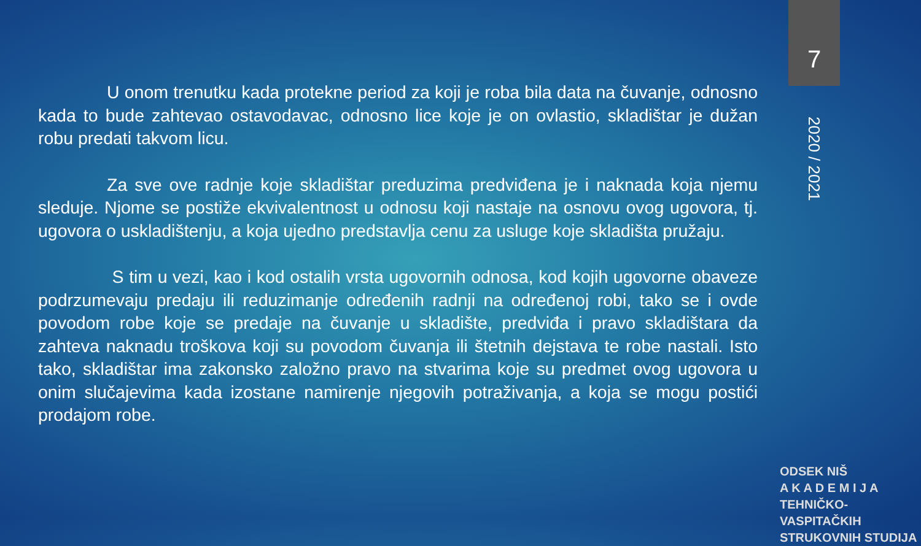7
U onom trenutku kada protekne period za koji je roba bila data na čuvanje, odnosno kada to bude zahtevao ostavodavac, odnosno lice koje je on ovlastio, skladištar je dužan robu predati takvom licu.
Za sve ove radnje koje skladištar preduzima predviđena je i naknada koja njemu sleduje. Njome se postiže ekvivalentnost u odnosu koji nastaje na osnovu ovog ugovora, tj. ugovora o uskladištenju, a koja ujedno predstavlja cenu za usluge koje skladišta pružaju.
S tim u vezi, kao i kod ostalih vrsta ugovornih odnosa, kod kojih ugovorne obaveze podrzumevaju predaju ili reduzimanje određenih radnji na određenoj robi, tako se i ovde povodom robe koje se predaje na čuvanje u skladište, predviđa i pravo skladištara da zahteva naknadu troškova koji su povodom čuvanja ili štetnih dejstava te robe nastali. Isto tako, skladištar ima zakonsko založno pravo na stvarima koje su predmet ovog ugovora u onim slučajevima kada izostane namirenje njegovih potraživanja, a koja se mogu postići prodajom robe.
2020 / 2021
ODSEK NIŠ
A K A D E M I J A
TEHNIČKO-VASPITAČKIH
STRUKOVNIH STUDIJA